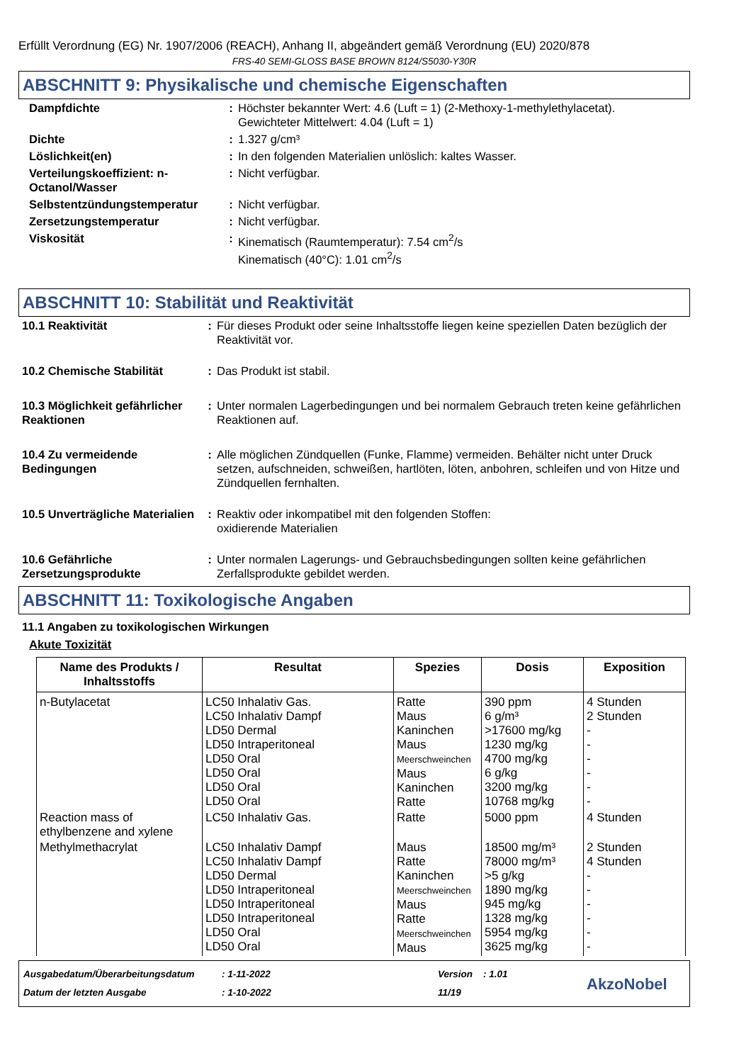Erfüllt Verordnung (EG) Nr. 1907/2006 (REACH), Anhang II, abgeändert gemäß Verordnung (EU) 2020/878
FRS-40 SEMI-GLOSS BASE BROWN 8124/S5030-Y30R
ABSCHNITT 9: Physikalische und chemische Eigenschaften
| Dampfdichte | : | Höchster bekannter Wert: 4.6 (Luft = 1) (2-Methoxy-1-methylethylacetat). Gewichteter Mittelwert: 4.04 (Luft = 1) |
| Dichte | : | 1.327 g/cm³ |
| Löslichkeit(en) | : | In den folgenden Materialien unlöslich: kaltes Wasser. |
| Verteilungskoeffizient: n-Octanol/Wasser | : | Nicht verfügbar. |
| Selbstentzündungstemperatur | : | Nicht verfügbar. |
| Zersetzungstemperatur | : | Nicht verfügbar. |
| Viskosität | : | Kinematisch (Raumtemperatur): 7.54 cm<sup>2</sup>/s Kinematisch (40°C): 1.01 cm<sup>2</sup>/s |
ABSCHNITT 10: Stabilität und Reaktivität
| 10.1 Reaktivität | : | Für dieses Produkt oder seine Inhaltsstoffe liegen keine speziellen Daten bezüglich der Reaktivität vor. |
| 10.2 Chemische Stabilität | : | Das Produkt ist stabil. |
| 10.3 Möglichkeit gefährlicher Reaktionen | : | Unter normalen Lagerbedingungen und bei normalem Gebrauch treten keine gefährlichen Reaktionen auf. |
| 10.4 Zu vermeidende Bedingungen | : | Alle möglichen Zündquellen (Funke, Flamme) vermeiden. Behälter nicht unter Druck setzen, aufschneiden, schweißen, hartlöten, löten, anbohren, schleifen und von Hitze und Zündquellen fernhalten. |
| 10.5 Unverträgliche Materialien | : | Reaktiv oder inkompatibel mit den folgenden Stoffen: oxidierende Materialien |
| 10.6 Gefährliche Zersetzungsprodukte | : | Unter normalen Lagerungs- und Gebrauchsbedingungen sollten keine gefährlichen Zerfallsprodukte gebildet werden. |
ABSCHNITT 11: Toxikologische Angaben
11.1 Angaben zu toxikologischen Wirkungen
Akute Toxizität
| Name des Produkts / Inhaltsstoffs | Resultat | Spezies | Dosis | Exposition |
| --- | --- | --- | --- | --- |
| n-Butylacetat | LC50 Inhalativ Gas. LC50 Inhalativ Dampf LD50 Dermal LD50 Intraperitoneal LD50 Oral LD50 Oral LD50 Oral LD50 Oral | Ratte Maus Kaninchen Maus Meerschweinchen Maus Kaninchen Ratte | 390 ppm 6 g/m³ >17600 mg/kg 1230 mg/kg 4700 mg/kg 6 g/kg 3200 mg/kg 10768 mg/kg | 4 Stunden 2 Stunden - - - - - - |
| Reaction mass of ethylbenzene and xylene | LC50 Inhalativ Gas. | Ratte | 5000 ppm | 4 Stunden |
| Methylmethacrylat | LC50 Inhalativ Dampf LC50 Inhalativ Dampf LD50 Dermal LD50 Intraperitoneal LD50 Intraperitoneal LD50 Intraperitoneal LD50 Oral LD50 Oral | Maus Ratte Kaninchen Meerschweinchen Maus Ratte Meerschweinchen Maus | 18500 mg/m³ 78000 mg/m³ >5 g/kg 1890 mg/kg 945 mg/kg 1328 mg/kg 5954 mg/kg 3625 mg/kg | 2 Stunden 4 Stunden - - - - - - |
Ausgabedatum/Überarbeitungsdatum
Datum der letzten Ausgabe
: 1-11-2022
: 1-10-2022
Version : 1.01
11/19
AkzoNobel